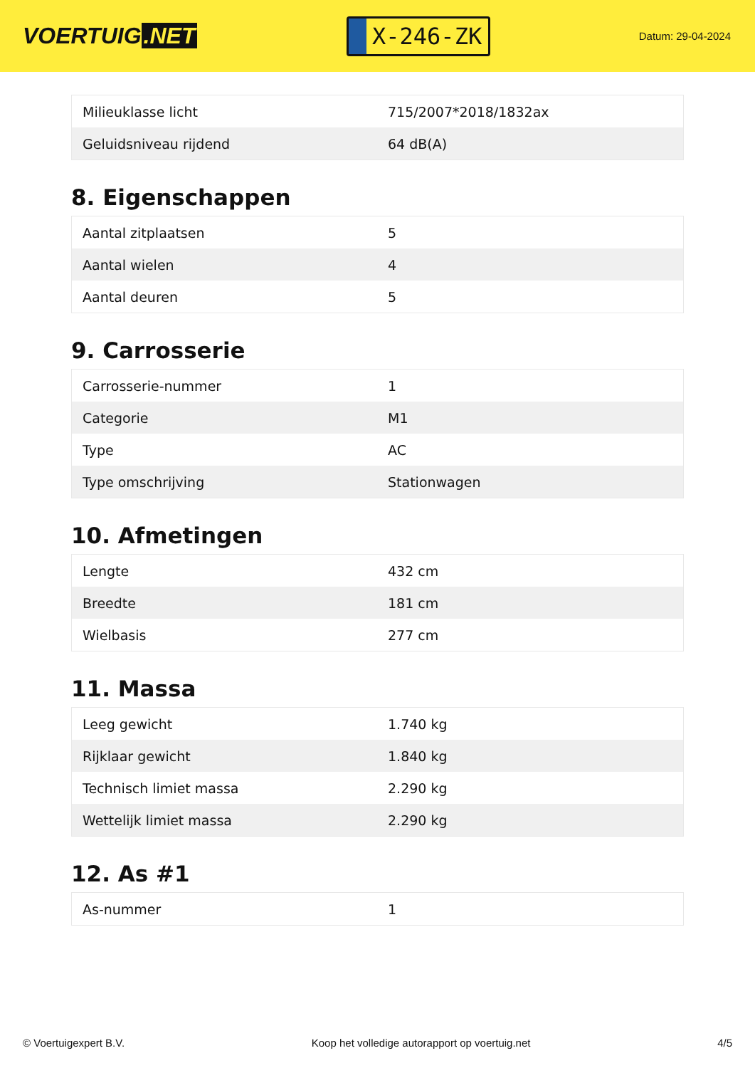VOERTUIG.NET
X-246-ZK
Datum: 29-04-2024
| Milieuklasse licht | 715/2007*2018/1832ax |
| Geluidsniveau rijdend | 64 dB(A) |
8. Eigenschappen
| Aantal zitplaatsen | 5 |
| Aantal wielen | 4 |
| Aantal deuren | 5 |
9. Carrosserie
| Carrosserie-nummer | 1 |
| Categorie | M1 |
| Type | AC |
| Type omschrijving | Stationwagen |
10. Afmetingen
| Lengte | 432 cm |
| Breedte | 181 cm |
| Wielbasis | 277 cm |
11. Massa
| Leeg gewicht | 1.740 kg |
| Rijklaar gewicht | 1.840 kg |
| Technisch limiet massa | 2.290 kg |
| Wettelijk limiet massa | 2.290 kg |
12. As #1
| As-nummer | 1 |
© Voertuigexpert B.V. Koop het volledige autorapport op voertuig.net 4/5